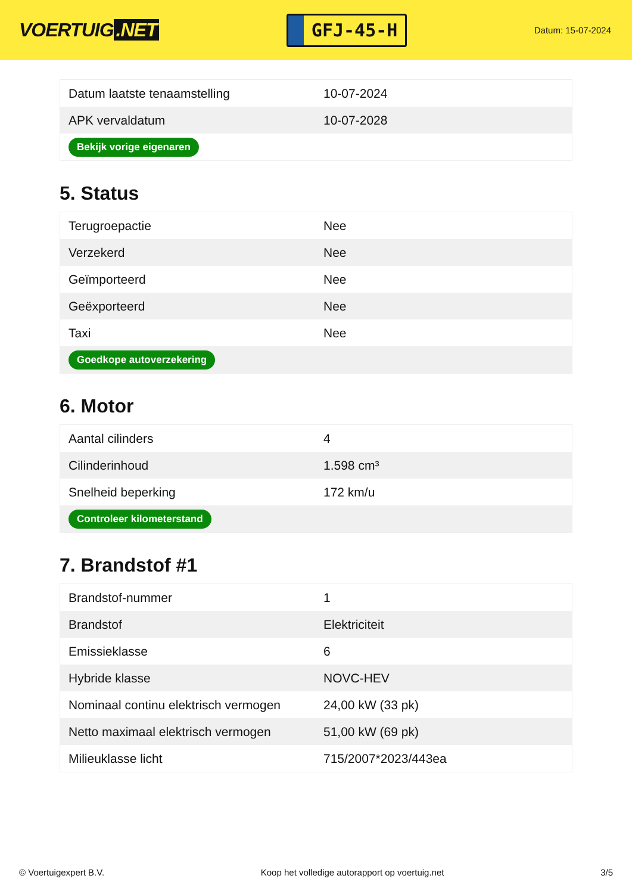VOERTUIG.NET
GFJ-45-H
Datum: 15-07-2024
| Datum laatste tenaamstelling | 10-07-2024 |
| APK vervaldatum | 10-07-2028 |
| Bekijk vorige eigenaren | |
5. Status
| Terugroepactie | Nee |
| Verzekerd | Nee |
| Geïmporteerd | Nee |
| Geëxporteerd | Nee |
| Taxi | Nee |
| Goedkope autoverzekering | |
6. Motor
| Aantal cilinders | 4 |
| Cilinderinhoud | 1.598 cm³ |
| Snelheid beperking | 172 km/u |
| Controleer kilometerstand | |
7. Brandstof #1
| Brandstof-nummer | 1 |
| Brandstof | Elektriciteit |
| Emissieklasse | 6 |
| Hybride klasse | NOVC-HEV |
| Nominaal continu elektrisch vermogen | 24,00 kW (33 pk) |
| Netto maximaal elektrisch vermogen | 51,00 kW (69 pk) |
| Milieuklasse licht | 715/2007*2023/443ea |
© Voertuigexpert B.V. Koop het volledige autorapport op voertuig.net 3/5